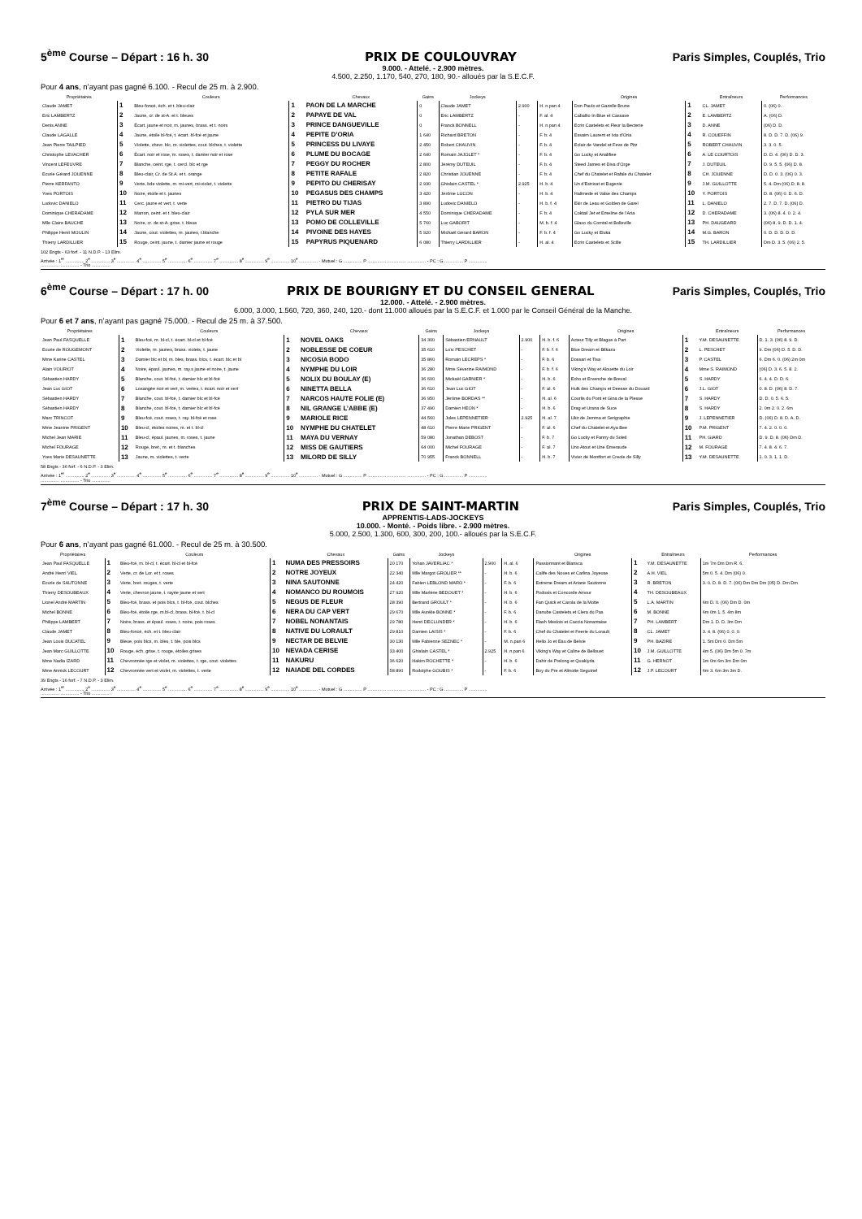5<sup>ème</sup> Course – Départ : 16 h. 30 PRIX DE COULOUVRAY Paris Simples, Couplés, Trio
9.000. - Attelé. - 2.900 mètres.
4.500, 2.250, 1.170, 540, 270, 180, 90.- alloués par la S.E.C.F.
Pour 4 ans, n’ayant pas gagné 6.100. - Recul de 25 m. à 2.900.
| Propriétaires | | Couleurs | | Chevaux | Gains | Jockeys | | | Origines | | Entraîneurs | Performances |
| --- | --- | --- | --- | --- | --- | --- | --- | --- | --- | --- | --- | --- |
| Claude JAMET | 1 | Bleu-foncé, éch. et t. bleu-clair | 1 | PAON DE LA MARCHE | 0 | Claude JAMET | 2.900 | H. n.pan 4 | Don Paulo et Gazelle Brune | 1 | CL. JAMET | 0. (06) 0. |
| Eric LAMBERTZ | 2 | Jaune, cr. de st-A. et t. bleues | 2 | PAPAYE DE VAL | 0 | Eric LAMBERTZ | - | F. al. 4 | Caballio In Blue et Cassave | 2 | E. LAMBERTZ | A. (06) D. |
| Denis ANNE | 3 | Écart. jaune et noir, m. jaunes, brass. et t. noirs | 3 | PRINCE DANGUEVILLE | 0 | Franck BONNELL | - | H. n.pan 4 | Ecrin Castelets et Fleur la Becterie | 3 | D. ANNE | (06) D. D. |
| Claude LAGALLE | 4 | Jaune, étoile bl-fcé, t. écart. bl-fcé et jaune | 4 | PEPITE D’ORIA | 1 640 | Richard BRETON | - | F. b. 4 | Essaim Laurent et Ixia d’Oria | 4 | R. COUEFFIN | 8. D. D. 7. D. (06) 9. |
| Jean Pierre TAILPIED | 5 | Violette, chevr. blc, m. violettes, cout. blches, t. violette | 5 | PRINCESS DU LIVAYE | 2 450 | Robert CHAUVIN | - | F. b. 4 | Eclair de Vandel et Feve de Pitz | 5 | ROBERT CHAUVIN | 3. 3. 0. 5. |
| Christophe LEVACHER | 6 | Écart. noir et rose, m. roses, t. damier noir et rose | 6 | PLUME DU BOCAGE | 2 640 | Romain JAJOLET * | - | F. b. 4 | Go Lucky et Analifiee | 6 | A. LE COURTOIS | D. D. 4. (06) D. D. 3. |
| Vincent LEFEUVRE | 7 | Blanche, ceint. rge, t. cercl. blc et rge | 7 | PEGGY DU ROCHER | 2 800 | Jérémy DUTEUIL | - | F. b. 4 | Steed James et Diva d’Orge | 7 | J. DUTEUIL | D. 9. 5. 5. (06) D. 8. |
| Ecurie Gérard JOUENNE | 8 | Bleu-clair, Cr. de St.A. et t. orange | 8 | PETITE RAFALE | 2 820 | Christian JOUENNE | - | F. b. 4 | Chef du Chatelet et Rafale du Chatelet | 8 | CH. JOUENNE | D. D. 0. 3. (06) 0. 3. |
| Pierre KERFANTO | 9 | Verte, bde violette, m. mi-vert, mi-violet, t. violette | 9 | PEPITO DU CHERISAY | 2 930 | Ghislain CASTEL * | 2.925 | H. b. 4 | Un d’Estricat et Eugenie | 9 | J.M. GUILLOTTE | 5. 4. Dm (06) D. 8. 8. |
| Yves PORTOIS | 10 | Noire, étoile et t. jaunes | 10 | PEGASUS DES CHAMPS | 3 420 | Jérôme LUCON | - | H. b. 4 | Halimede et Valse des Champs | 10 | Y. PORTOIS | D. 8. (06) 0. D. 6. D. |
| Ludovic DANIELO | 11 | Cerc. jaune et vert, t. verte | 11 | PIETRO DU TIJAS | 3 890 | Ludovic DANIELO | - | H. b. f. 4 | Ekir de Leau et Golden de Garel | 11 | L. DANIELO | 2. 7. D. 7. D. (06) D. |
| Dominique CHERADAME | 12 | Marron, ceint. et t. bleu-clair | 12 | PYLA SUR MER | 4 550 | Dominique CHERADAME | - | F. b. 4 | Coktail Jet et Emeline de l’Aria | 12 | D. CHERADAME | 3. (06) 8. 4. 0. 2. 4. |
| Mlle Claire BAUCHE | 13 | Noire, cr. de st-A. grise, t. bleue | 13 | POMO DE COLLEVILLE | 5 760 | Luc GABORIT | - | M. b. f. 4 | Glaxo du Comtal et Bolleville | 13 | PH. DAUGEARD | (06) 8. 9. D. D. 1. 4. |
| Philippe Henri MOULIN | 14 | Jaune, cout. violettes, m. jaunes, t.blanche | 14 | PIVOINE DES HAYES | 5 920 | Michaël Gérard BARON | - | F. b. f. 4 | Go Lucky et Eluka | 14 | M.G. BARON | 0. D. D. D. D. D. |
| Thierry LARDILLIER | 15 | Rouge, ceint. jaune, t. damier jaune et rouge | 15 | PAPYRUS PIQUENARD | 6 080 | Thierry LARDILLIER | - | H. al. 4 | Ecrin Castelets et Scille | 15 | TH. LARDILLIER | Dm D. 3. 5. (06) 2. 5. |
102 Engts - 63 forf. - 11 N.D.P. - 13 Elim.
Arrivée : 1<sup>er</sup> ............... 2<sup>e</sup> ............... 3<sup>e</sup> ............... 4<sup>e</sup> ............... 5<sup>e</sup> ............... 6<sup>e</sup> ............... 7<sup>e</sup> ............... 8<sup>e</sup> ............... 9<sup>e</sup> ............... 10<sup>e</sup> ............... - Mutuel : G ............... P ............... ............... ............... - PC : G ............... P ...............
............... ............... - Trio ...............
6<sup>ème</sup> Course – Départ : 17 h. 00 PRIX DE BOURIGNY ET DU CONSEIL GENERAL Paris Simples, Couplés, Trio
12.000. - Attelé. - 2.900 mètres.
6.000, 3.000, 1.560, 720, 360, 240, 120.- dont 11.000 alloués par la S.E.C.F. et 1.000 par le Conseil Général de la Manche.
Pour 6 et 7 ans, n’ayant pas gagné 75.000. - Recul de 25 m. à 37.500.
| Propriétaires | | Couleurs | | Chevaux | Gains | Jockeys | | | Origines | | Entraîneurs | Performances |
| --- | --- | --- | --- | --- | --- | --- | --- | --- | --- | --- | --- | --- |
| Jean Paul FASQUELLE | 1 | Bleu-fcé, m. bl-cl, t. écart. bl-cl et bl-fcé | 1 | NOVEL OAKS | 34 300 | Sébastien ERNAULT | 2.900 | H. b. f. 6 | Acteur Tilly et Blague à Part | 1 | Y.M. DESAUNETTE | D. 1. 3. (06) 8. 9. D. |
| Ecurie de ROUGEMONT | 2 | Violette, m. jaunes, brass. violets, t. jaune | 2 | NOBLESSE DE COEUR | 35 610 | Loïc PESCHET | - | F. b. f. 6 | Blue Dream et Bilkaza | 2 | L. PESCHET | 9. Dm (06) D. 5. D. D. |
| Mme Karine CASTEL | 3 | Damier blc et bl, m. bles, brass. blcs, t. écart. blc et bl | 3 | NICOSIA BODO | 35 860 | Romain LECREPS * | - | F. b. 6 | Dossari et Tisa | 3 | P. CASTEL | 6. Dm 6. 0. (06) 2m 0m |
| Alain VOURIOT | 4 | Noire, épaul. jaunes, m. ray.s jaune et noire, t. jaune | 4 | NYMPHE DU LOIR | 36 280 | Mme Séverine RAIMOND | - | F. b. f. 6 | Viking’s Way et Alouette du Loir | 4 | Mme S. RAIMOND | (06) D. 3. 6. 5. 8. 2. |
| Sébastien HARDY | 5 | Blanche, cout. bl-fcé, t. damier blc et bl-fcé | 5 | NOLIX DU BOULAY (E) | 36 600 | Mickaël GARNIER * | - | H. b. 6 | Echo et Ervenche de Breval | 5 | S. HARDY | 6. 4. 4. D. D. 6. |
| Jean Luc GIOT | 6 | Losangée noir et vert, m. vertes, t. écart. noir et vert | 6 | NINETTA BELLA | 36 610 | Jean Luc GIOT | - | F. al. 6 | Hulk des Champs et Deesse du Douard | 6 | J.L. GIOT | 0. 8. D. (06) 8. D. 7. |
| Sébastien HARDY | 7 | Blanche, cout. bl-fcé, t. damier blc et bl-fcé | 7 | NARCOS HAUTE FOLIE (E) | 36 950 | Jérôme BORDAS ** | - | H. al. 6 | Courlis du Pont et Gina de la Plesse | 7 | S. HARDY | D. D. 0. 5. 6. 5. |
| Sébastien HARDY | 8 | Blanche, cout. bl-fcé, t. damier blc et bl-fcé | 8 | NIL GRANGE L’ABBE (E) | 37 490 | Damien HEON * | - | H. b. 6 | Drag et Urana de Suce | 8 | S. HARDY | 2. 0m 2. 0. 2. 6m |
| Marc TRINCOT | 9 | Bleu-fcé, cout. roses, t. ray. bl-fcé et rose | 9 | MARIOLE RICE | 44 560 | Jules LEPENNETIER | 2.925 | H. al. 7 | Ukir de Jemma et Serigraphie | 9 | J. LEPENNETIER | D. (06) D. 8. D. A. D. |
| Mme Jeanine PRIGENT | 10 | Bleu-cl, étoiles noires, m. et t. bl-cl | 10 | NYMPHE DU CHATELET | 48 610 | Pierre Marie PRIGENT | - | F. al. 6 | Chef du Chatelet et Aya Bee | 10 | P.M. PRIGENT | 7. 4. 2. 0. 0. 0. |
| Michel Jean MARIE | 11 | Bleu-cl, épaul. jaunes, m. roses, t. jaune | 11 | MAYA DU VERNAY | 59 080 | Jonathan DEBOST | - | F. b. 7 | Go Lucky et Fanny du Soleil | 11 | PH. GIARD | D. 9. D. 8. (06) Dm D. |
| Michel FOURAGE | 12 | Rouge, bret., m. et t. blanches | 12 | MISS DE GAUTIERS | 64 000 | Michel FOURAGE | - | F. al. 7 | Uno Atout et Une Emeraude | 12 | M. FOURAGE | 7. 4. 8. 4. 6. 7. |
| Yves Marie DESAUNETTE | 13 | Jaune, m. violettes, t. verte | 13 | MILORD DE SILLY | 70 955 | Franck BONNELL | - | H. b. 7 | Vivier de Montfort et Creole de Silly | 13 | Y.M. DESAUNETTE | 1. 0. 3. 1. 1. D. |
58 Engts - 36 forf. - 6 N.D.P. - 3 Elim.
Arrivée : 1<sup>er</sup> ............... 2<sup>e</sup> ............... 3<sup>e</sup> ............... 4<sup>e</sup> ............... 5<sup>e</sup> ............... 6<sup>e</sup> ............... 7<sup>e</sup> ............... 8<sup>e</sup> ............... 9<sup>e</sup> ............... 10<sup>e</sup> ............... - Mutuel : G ............... P ............... ............... ............... - PC : G ............... P ...............
............... ............... - Trio ...............
7<sup>ème</sup> Course – Départ : 17 h. 30 PRIX DE SAINT-MARTIN Paris Simples, Couplés, Trio
APPRENTIS-LADS-JOCKEYS
10.000. - Monté. - Poids libre. - 2.900 mètres.
5.000, 2.500, 1.300, 600, 300, 200, 100.- alloués par la S.E.C.F.
Pour 6 ans, n’ayant pas gagné 61.000. - Recul de 25 m. à 30.500.
| Propriétaires | | Couleurs | | Chevaux | Gains | Jockeys | | | Origines | | Entraîneurs | Performances |
| --- | --- | --- | --- | --- | --- | --- | --- | --- | --- | --- | --- | --- |
| Jean Paul FASQUELLE | 1 | Bleu-fcé, m. bl-cl, t. écart. bl-cl et bl-fcé | 1 | NUMA DES PRESSOIRS | 20 170 | Yohan JAVERLIAC * | 2.900 | H. al. 6 | Passionnant et Blansca | 1 | Y.M. DESAUNETTE | 1m 7m Dm Dm R. 6. |
| André Henri VIEL | 2 | Verte, cr. de Lor. et t. roses | 2 | NOTRE JOYEUX | 22 340 | Mlle Margot GROLIER ** | - | H. b. 6 | Calife des Noues et Carlina Joyeuse | 2 | A.H. VIEL | 5m 0. 5. 4. Dm (06) 0. |
| Ecurie de SAUTONNE | 3 | Verte, bret. rouges, t. verte | 3 | NINA SAUTONNE | 24 420 | Fabien LEBLOND MARO * | - | F. b. 6 | Extreme Dream et Ariane Sautonne | 3 | R. BRETON | 3. 0. D. 8. D. 7. (06) Dm Dm Dm (05) D. Dm Dm |
| Thierry DESOUBEAUX | 4 | Verte, chevron jaune, t. rayée jaune et vert | 4 | NOMANCO DU ROUMOIS | 27 920 | Mlle Marlène BEDOUET * | - | H. b. 6 | Podosis et Concorde Amour | 4 | TH. DESOUBEAUX | |
| Lionel André MARTIN | 5 | Bleu-fcé, brass. et pois blcs, t. bl-fcé, cout. blches | 5 | NEGUS DE FLEUR | 28 390 | Bertrand GROULT * | - | H. b. 6 | Fan Quick et Carola de la Motte | 5 | L.A. MARTIN | 6m D. 0. (06) Dm D. 0m |
| Michel BONNE | 6 | Bleu-fcé, étoile rge, m.bl-cl, brass. bl-fcé, t. bl-cl | 6 | NERA DU CAP VERT | 29 670 | Mlle Aurélie BONNE * | - | F. b. 6 | Danube Castelets et Clera du Pas | 6 | M. BONNE | 6m 0m 1. 5. 4m 8m |
| Philippe LAMBERT | 7 | Noire, brass. et épaul. roses, t. noire, pois roses | 7 | NOBEL NONANTAIS | 29 780 | Henri DECLUNDER * | - | H. b. 6 | Flash Meslois et Caccia Nonantaise | 7 | PH. LAMBERT | Dm 1. D. D. 3m Dm |
| Claude JAMET | 8 | Bleu-foncé, éch. et t. bleu-clair | 8 | NATIVE DU LORAULT | 29 810 | Damien LAISIS * | - | F. b. 6 | Chef du Chatelet et Feerie du Lorault | 8 | CL. JAMET | 3. 4. 8. (06) 0. 0. 0. |
| Jean Louis DUCATEL | 9 | Bleue, pois blcs, m. bles, t. ble, pois blcs | 9 | NECTAR DE BELVIE | 30 130 | Mlle Fabienne SEZNEC * | - | M. n.pan 6 | Hello Jo et Eau de Belvie | 9 | PH. BAZIRE | 1. 5m Dm 0. Dm 5m |
| Jean Marc GUILLOTTE | 10 | Rouge, éch. grise, t. rouge, étoiles grises | 10 | NEVADA CERISE | 33 400 | Ghislain CASTEL * | 2.925 | H. n.pan 6 | Viking’s Way et Caline de Bellouet | 10 | J.M. GUILLOTTE | 4m 5. (06) Dm 5m 0. 7m |
| Mme Nadia IZARD | 11 | Chevronnée rge et violet, m. violettes, t. rge, cout. violettes | 11 | NAKURU | 36 620 | Hakim ROCHETTE * | - | H. b. 6 | Dahir de Prelong et Quakiyda | 11 | G. HERNOT | 1m 0m 6m 3m Dm 0m |
| Mme Annick LECOURT | 12 | Chevronnée vert et violet, m. violettes, t. verte | 12 | NAIADE DEL CORDES | 58 890 | Rodolphe GOUBIS * | - | F. b. 6 | Boy du Pre et Alinotte Seguinel | 12 | J.P. LECOURT | 6m 3. 6m 3m 3m D. |
39 Engts - 16 forf. - 7 N.D.P. - 3 Elim.
Arrivée : 1<sup>er</sup> ............... 2<sup>e</sup> ............... 3<sup>e</sup> ............... 4<sup>e</sup> ............... 5<sup>e</sup> ............... 6<sup>e</sup> ............... 7<sup>e</sup> ............... 8<sup>e</sup> ............... 9<sup>e</sup> ............... 10<sup>e</sup> ............... - Mutuel : G ............... P ............... ............... ............... - PC : G ............... P ...............
............... ............... - Trio ...............